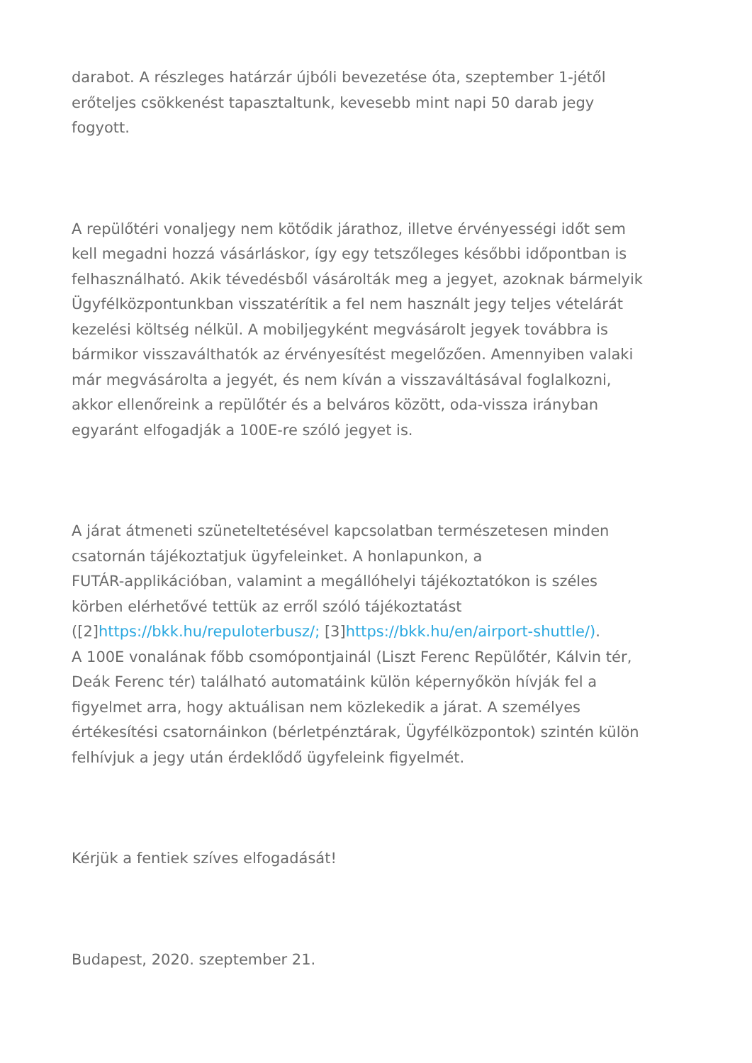darabot. A részleges határzár újbóli bevezetése óta, szeptember 1-jétől erőteljes csökkenést tapasztaltunk, kevesebb mint napi 50 darab jegy fogyott.
A repülőtéri vonaljegy nem kötődik járathoz, illetve érvényességi időt sem kell megadni hozzá vásárláskor, így egy tetszőleges későbbi időpontban is felhasználható. Akik tévedésből vásárolták meg a jegyet, azoknak bármelyik Ügyfélközpontunkban visszatérítik a fel nem használt jegy teljes vételárát kezelési költség nélkül. A mobiljegyként megvásárolt jegyek továbbra is bármikor visszaválthatók az érvényesítést megelőzően. Amennyiben valaki már megvásárolta a jegyét, és nem kíván a visszaváltásával foglalkozni, akkor ellenőreink a repülőtér és a belváros között, oda-vissza irányban egyaránt elfogadják a 100E-re szóló jegyet is.
A járat átmeneti szüneteltetésével kapcsolatban természetesen minden csatornán tájékoztatjuk ügyfeleinket. A honlapunkon, a
FUTÁR-applikációban, valamint a megállóhelyi tájékoztatókon is széles körben elérhetővé tettük az erről szóló tájékoztatást
([2]https://bkk.hu/repuloterbusz/; [3]https://bkk.hu/en/airport-shuttle/).
A 100E vonalának főbb csomópontjainál (Liszt Ferenc Repülőtér, Kálvin tér, Deák Ferenc tér) található automatáink külön képernyőkön hívják fel a figyelmet arra, hogy aktuálisan nem közlekedik a járat. A személyes értékesítési csatornáinkon (bérletpénztárak, Ügyfélközpontok) szintén külön felhívjuk a jegy után érdeklődő ügyfeleink figyelmét.
Kérjük a fentiek szíves elfogadását!
Budapest, 2020. szeptember 21.